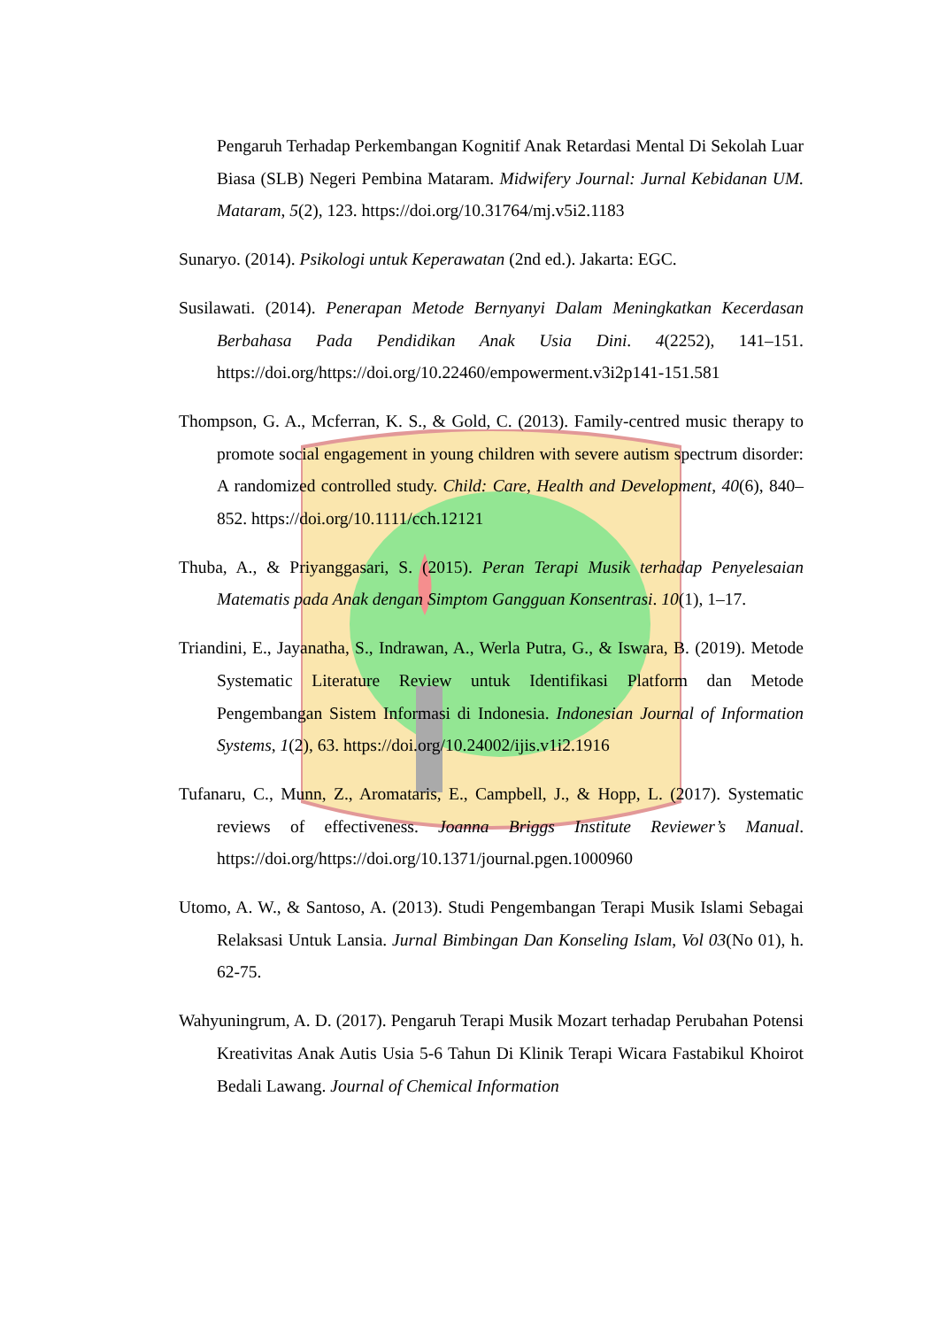Pengaruh Terhadap Perkembangan Kognitif Anak Retardasi Mental Di Sekolah Luar Biasa (SLB) Negeri Pembina Mataram. Midwifery Journal: Jurnal Kebidanan UM. Mataram, 5(2), 123. https://doi.org/10.31764/mj.v5i2.1183
Sunaryo. (2014). Psikologi untuk Keperawatan (2nd ed.). Jakarta: EGC.
Susilawati. (2014). Penerapan Metode Bernyanyi Dalam Meningkatkan Kecerdasan Berbahasa Pada Pendidikan Anak Usia Dini. 4(2252), 141–151. https://doi.org/https://doi.org/10.22460/empowerment.v3i2p141-151.581
Thompson, G. A., Mcferran, K. S., & Gold, C. (2013). Family-centred music therapy to promote social engagement in young children with severe autism spectrum disorder: A randomized controlled study. Child: Care, Health and Development, 40(6), 840–852. https://doi.org/10.1111/cch.12121
Thuba, A., & Priyanggasari, S. (2015). Peran Terapi Musik terhadap Penyelesaian Matematis pada Anak dengan Simptom Gangguan Konsentrasi. 10(1), 1–17.
Triandini, E., Jayanatha, S., Indrawan, A., Werla Putra, G., & Iswara, B. (2019). Metode Systematic Literature Review untuk Identifikasi Platform dan Metode Pengembangan Sistem Informasi di Indonesia. Indonesian Journal of Information Systems, 1(2), 63. https://doi.org/10.24002/ijis.v1i2.1916
Tufanaru, C., Munn, Z., Aromataris, E., Campbell, J., & Hopp, L. (2017). Systematic reviews of effectiveness. Joanna Briggs Institute Reviewer’s Manual. https://doi.org/https://doi.org/10.1371/journal.pgen.1000960
Utomo, A. W., & Santoso, A. (2013). Studi Pengembangan Terapi Musik Islami Sebagai Relaksasi Untuk Lansia. Jurnal Bimbingan Dan Konseling Islam, Vol 03(No 01), h. 62-75.
Wahyuningrum, A. D. (2017). Pengaruh Terapi Musik Mozart terhadap Perubahan Potensi Kreativitas Anak Autis Usia 5-6 Tahun Di Klinik Terapi Wicara Fastabikul Khoirot Bedali Lawang. Journal of Chemical Information